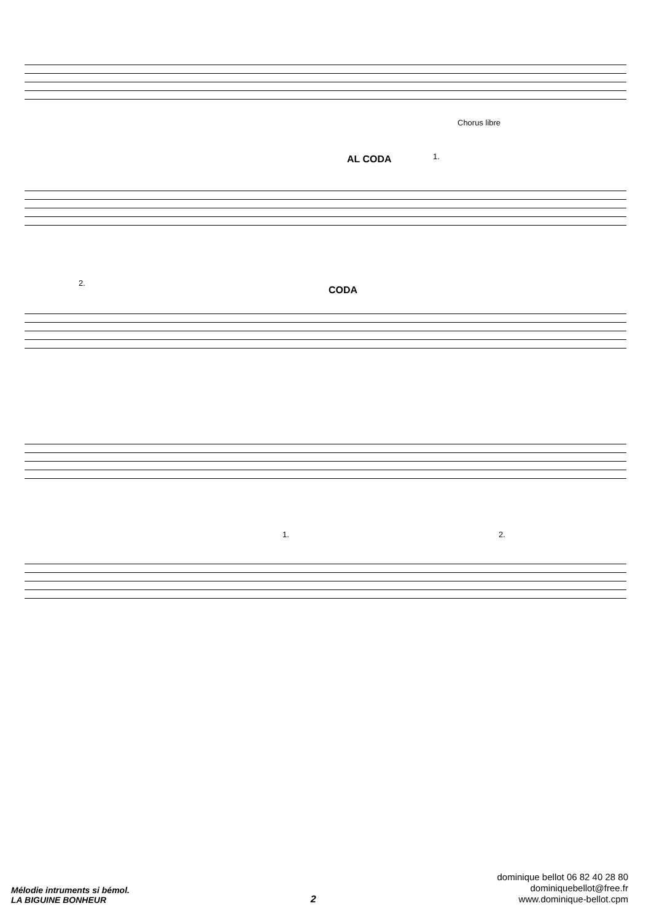Chorus libre
AL CODA 1.
2.
CODA
1. 2.
Mélodie intruments si bémol.
LA BIGUINE BONHEUR
2
dominique bellot 06 82 40 28 80
dominiquebellot@free.fr
www.dominique-bellot.cpm